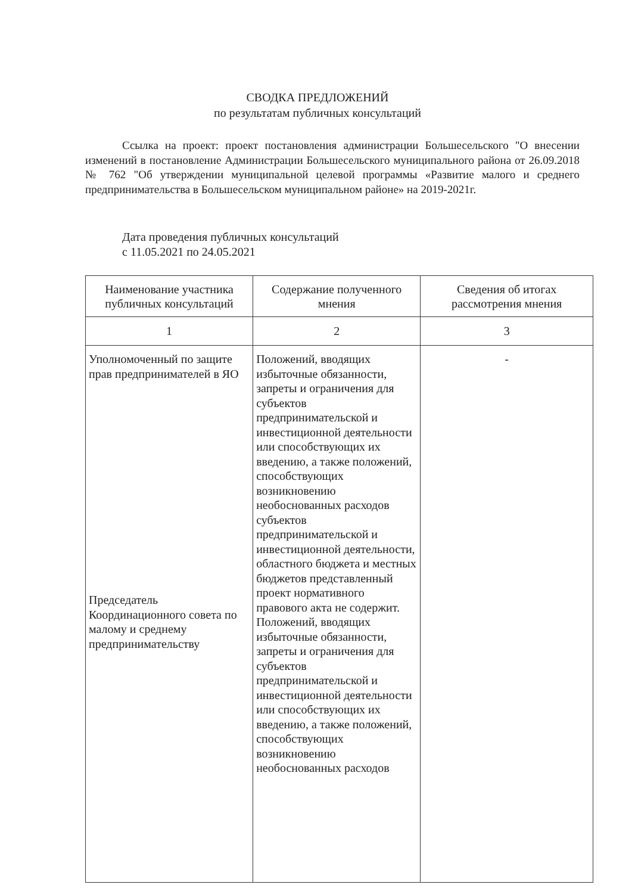СВОДКА ПРЕДЛОЖЕНИЙ
по результатам публичных консультаций
Ссылка на проект: проект постановления администрации Большесельского "О внесении изменений в постановление Администрации Большесельского муниципального района от 26.09.2018 № 762 "Об утверждении муниципальной целевой программы «Развитие малого и среднего предпринимательства в Большесельском муниципальном районе» на 2019-2021г.
Дата проведения публичных консультаций
с 11.05.2021 по 24.05.2021
| Наименование участника публичных консультаций | Содержание полученного мнения | Сведения об итогах рассмотрения мнения |
| --- | --- | --- |
| 1 | 2 | 3 |
| Уполномоченный по защите прав предпринимателей в ЯО Председатель Координационного совета по малому и среднему предпринимательству | Положений, вводящих избыточные обязанности, запреты и ограничения для субъектов предпринимательской и инвестиционной деятельности или способствующих их введению, а также положений, способствующих возникновению необоснованных расходов субъектов предпринимательской и инвестиционной деятельности, областного бюджета и местных бюджетов представленный проект нормативного правового акта не содержит. Положений, вводящих избыточные обязанности, запреты и ограничения для субъектов предпринимательской и инвестиционной деятельности или способствующих их введению, а также положений, способствующих возникновению необоснованных расходов | - |